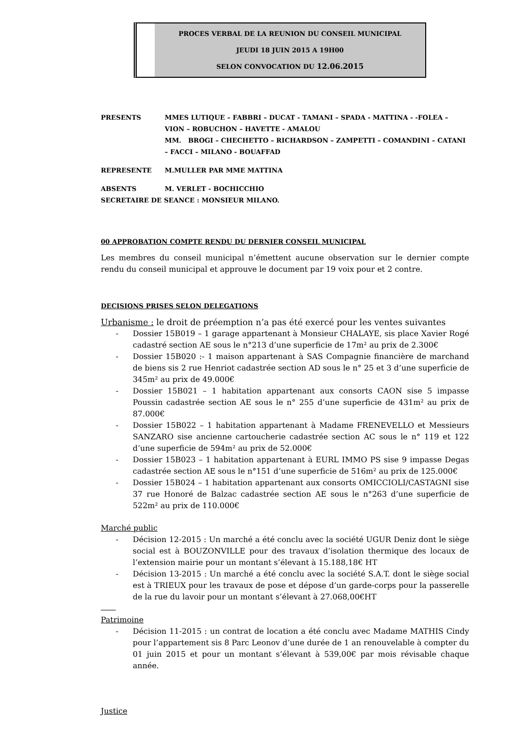PROCES VERBAL DE LA REUNION DU CONSEIL MUNICIPAL
JEUDI 18 JUIN 2015 A 19H00
SELON CONVOCATION DU 12.06.2015
PRESENTS MMES LUTIQUE – FABBRI – DUCAT - TAMANI – SPADA - MATTINA - -FOLEA – VION – ROBUCHON – HAVETTE - AMALOU
MM. BROGI – CHECHETTO – RICHARDSON – ZAMPETTI – COMANDINI – CATANI – FACCI – MILANO - BOUAFFAD
REPRESENTE M.MULLER PAR MME MATTINA
ABSENTS M. VERLET - BOCHICCHIO
SECRETAIRE DE SEANCE : MONSIEUR MILANO.
00 APPROBATION COMPTE RENDU DU DERNIER CONSEIL MUNICIPAL
Les membres du conseil municipal n’émettent aucune observation sur le dernier compte rendu du conseil municipal et approuve le document par 19 voix pour et 2 contre.
DECISIONS PRISES SELON DELEGATIONS
Urbanisme : le droit de préemption n’a pas été exercé pour les ventes suivantes
- Dossier 15B019 – 1 garage appartenant à Monsieur CHALAYE, sis place Xavier Rogé cadastré section AE sous le n°213 d’une superficie de 17m² au prix de 2.300€
- Dossier 15B020 :- 1 maison appartenant à SAS Compagnie financière de marchand de biens sis 2 rue Henriot cadastrée section AD sous le n° 25 et 3 d’une superficie de 345m² au prix de 49.000€
- Dossier 15B021 – 1 habitation appartenant aux consorts CAON sise 5 impasse Poussin cadastrée section AE sous le n° 255 d’une superficie de 431m² au prix de 87.000€
- Dossier 15B022 – 1 habitation appartenant à Madame FRENEVELLO et Messieurs SANZARO sise ancienne cartoucherie cadastrée section AC sous le n° 119 et 122 d’une superficie de 594m² au prix de 52.000€
- Dossier 15B023 – 1 habitation appartenant à EURL IMMO PS sise 9 impasse Degas cadastrée section AE sous le n°151 d’une superficie de 516m² au prix de 125.000€
- Dossier 15B024 – 1 habitation appartenant aux consorts OMICCIOLI/CASTAGNI sise 37 rue Honoré de Balzac cadastrée section AE sous le n°263 d’une superficie de 522m² au prix de 110.000€
Marché public
- Décision 12-2015 : Un marché a été conclu avec la société UGUR Deniz dont le siège social est à BOUZONVILLE pour des travaux d’isolation thermique des locaux de l’extension mairie pour un montant s’élevant à 15.188,18€ HT
- Décision 13-2015 : Un marché a été conclu avec la société S.A.T. dont le siège social est à TRIEUX pour les travaux de pose et dépose d’un garde-corps pour la passerelle de la rue du lavoir pour un montant s’élevant à 27.068,00€HT
Patrimoine
- Décision 11-2015 : un contrat de location a été conclu avec Madame MATHIS Cindy pour l’appartement sis 8 Parc Leonov d’une durée de 1 an renouvelable à compter du 01 juin 2015 et pour un montant s’élevant à 539,00€ par mois révisable chaque année.
Justice